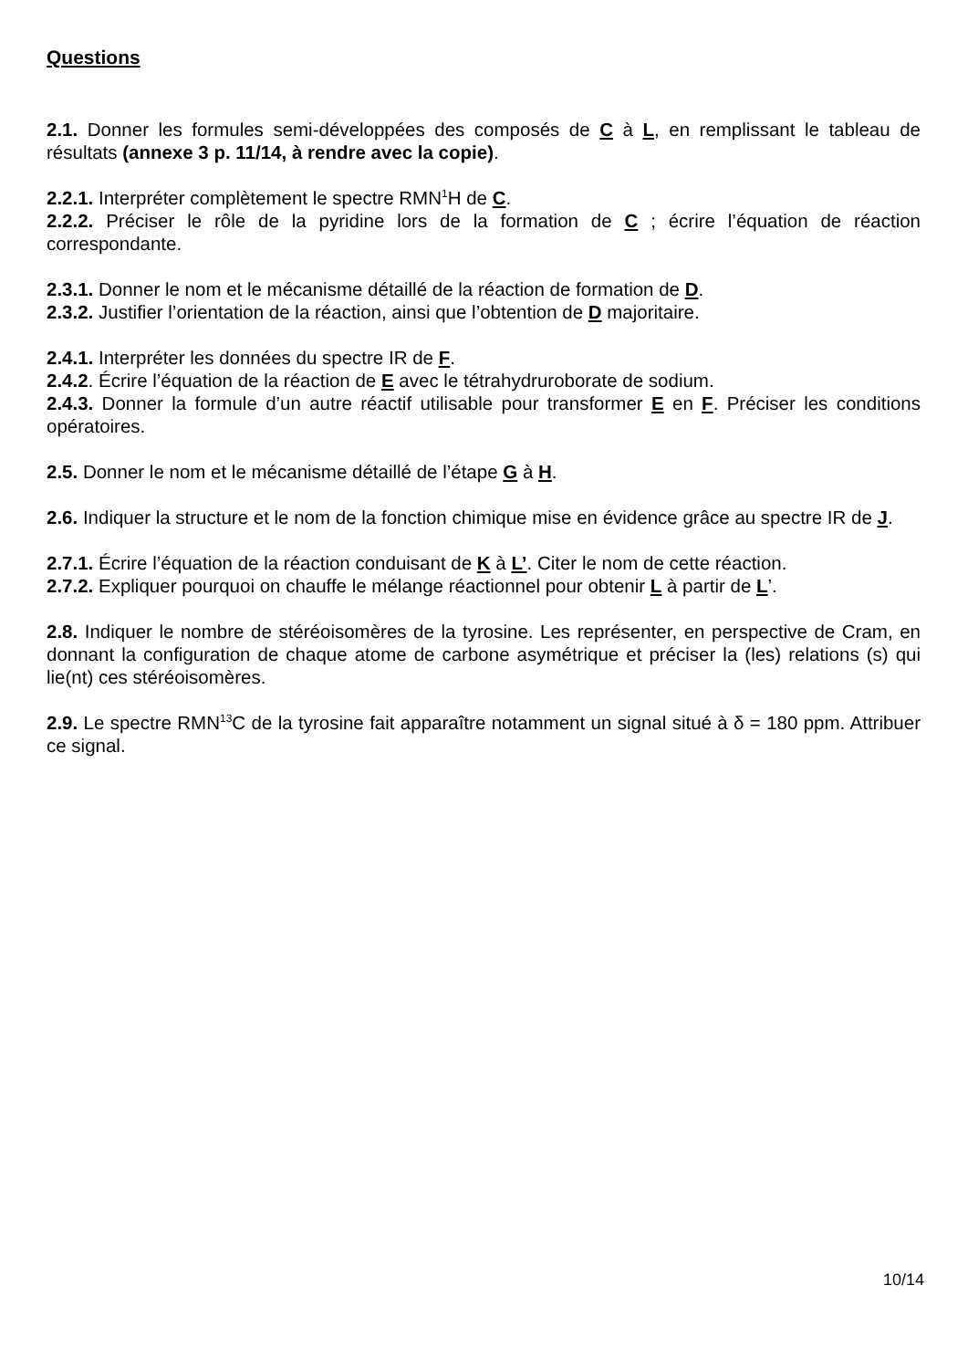Questions
2.1. Donner les formules semi-développées des composés de C à L, en remplissant le tableau de résultats (annexe 3 p. 11/14, à rendre avec la copie).
2.2.1. Interpréter complètement le spectre RMN<sup>1</sup>H de C.
2.2.2. Préciser le rôle de la pyridine lors de la formation de C ; écrire l’équation de réaction correspondante.
2.3.1. Donner le nom et le mécanisme détaillé de la réaction de formation de D.
2.3.2. Justifier l’orientation de la réaction, ainsi que l’obtention de D majoritaire.
2.4.1. Interpréter les données du spectre IR de F.
2.4.2. Écrire l’équation de la réaction de E avec le tétrahydruroborate de sodium.
2.4.3. Donner la formule d’un autre réactif utilisable pour transformer E en F. Préciser les conditions opératoires.
2.5. Donner le nom et le mécanisme détaillé de l’étape G à H.
2.6. Indiquer la structure et le nom de la fonction chimique mise en évidence grâce au spectre IR de J.
2.7.1. Écrire l’équation de la réaction conduisant de K à L’. Citer le nom de cette réaction.
2.7.2. Expliquer pourquoi on chauffe le mélange réactionnel pour obtenir L à partir de L’.
2.8. Indiquer le nombre de stéréoisomères de la tyrosine. Les représenter, en perspective de Cram, en donnant la configuration de chaque atome de carbone asymétrique et préciser la (les) relations (s) qui lie(nt) ces stéréoisomères.
2.9. Le spectre RMN<sup>13</sup>C de la tyrosine fait apparaître notamment un signal situé à δ = 180 ppm. Attribuer ce signal.
10/14